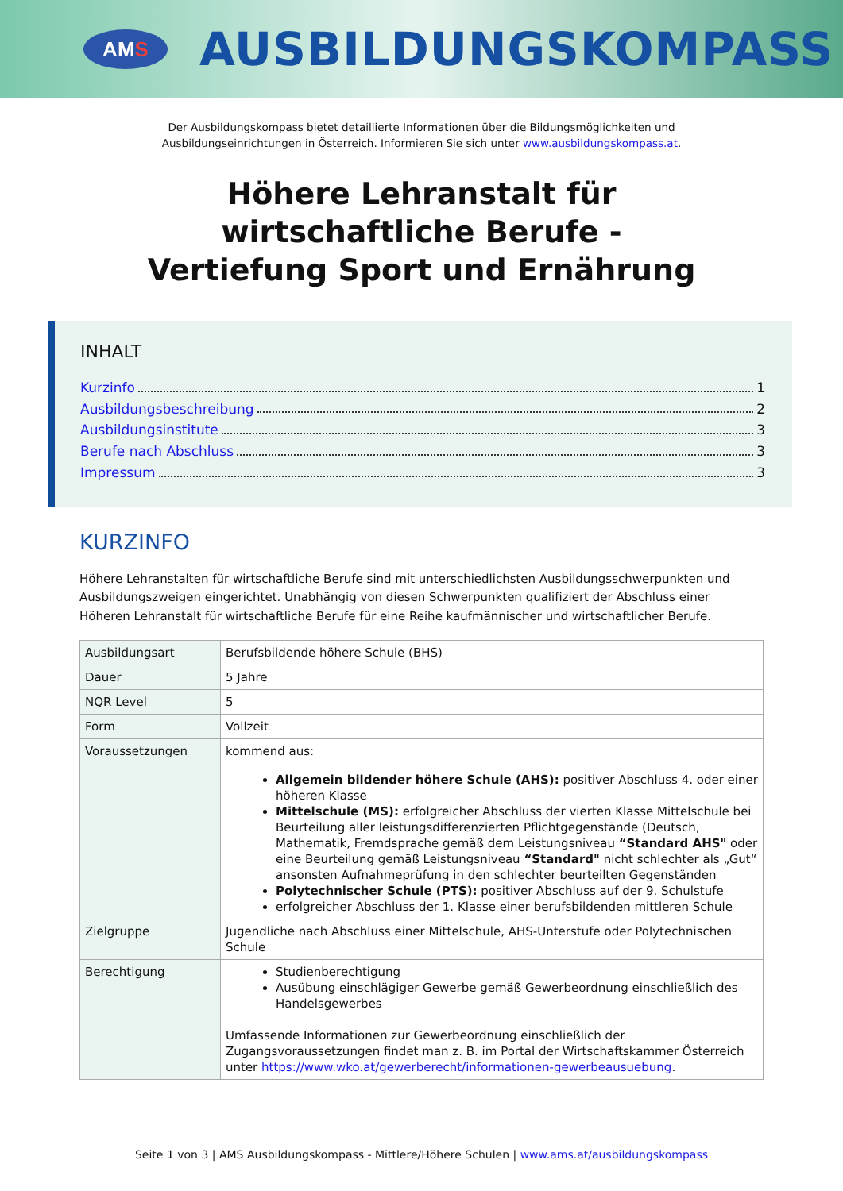AM S
AUSBILDUNGSKOMPASS
Der Ausbildungskompass bietet detaillierte Informationen über die Bildungsmöglichkeiten und
Ausbildungseinrichtungen in Österreich. Informieren Sie sich unter www.ausbildungskompass.at.
Höhere Lehranstalt für
wirtschaftliche Berufe -
Vertiefung Sport und Ernährung
INHALT
Kurzinfo 1
Ausbildungsbeschreibung 2
Ausbildungsinstitute 3
Berufe nach Abschluss 3
Impressum 3
KURZINFO
Höhere Lehranstalten für wirtschaftliche Berufe sind mit unterschiedlichsten Ausbildungsschwerpunkten und Ausbildungszweigen eingerichtet. Unabhängig von diesen Schwerpunkten qualifiziert der Abschluss einer Höheren Lehranstalt für wirtschaftliche Berufe für eine Reihe kaufmännischer und wirtschaftlicher Berufe.
| Ausbildungsart | Berufsbildende höhere Schule (BHS) |
| Dauer | 5 Jahre |
| NQR Level | 5 |
| Form | Vollzeit |
| Voraussetzungen | kommend aus: Allgemein bildender höhere Schule (AHS): positiver Abschluss 4. oder einer höheren Klasse Mittelschule (MS): erfolgreicher Abschluss der vierten Klasse Mittelschule bei Beurteilung aller leistungsdifferenzierten Pflichtgegenstände (Deutsch, Mathematik, Fremdsprache gemäß dem Leistungsniveau “Standard AHS" oder eine Beurteilung gemäß Leistungsniveau “Standard" nicht schlechter als „Gut“ ansonsten Aufnahmeprüfung in den schlechter beurteilten Gegenständen Polytechnischer Schule (PTS): positiver Abschluss auf der 9. Schulstufe erfolgreicher Abschluss der 1. Klasse einer berufsbildenden mittleren Schule |
| Zielgruppe | Jugendliche nach Abschluss einer Mittelschule, AHS-Unterstufe oder Polytechnischen Schule |
| Berechtigung | Studienberechtigung Ausübung einschlägiger Gewerbe gemäß Gewerbeordnung einschließlich des Handelsgewerbes Umfassende Informationen zur Gewerbeordnung einschließlich der Zugangsvoraussetzungen findet man z. B. im Portal der Wirtschaftskammer Österreich unter https://www.wko.at/gewerberecht/informationen-gewerbeausuebung . |
Seite 1 von 3 | AMS Ausbildungskompass - Mittlere/Höhere Schulen | www.ams.at/ausbildungskompass